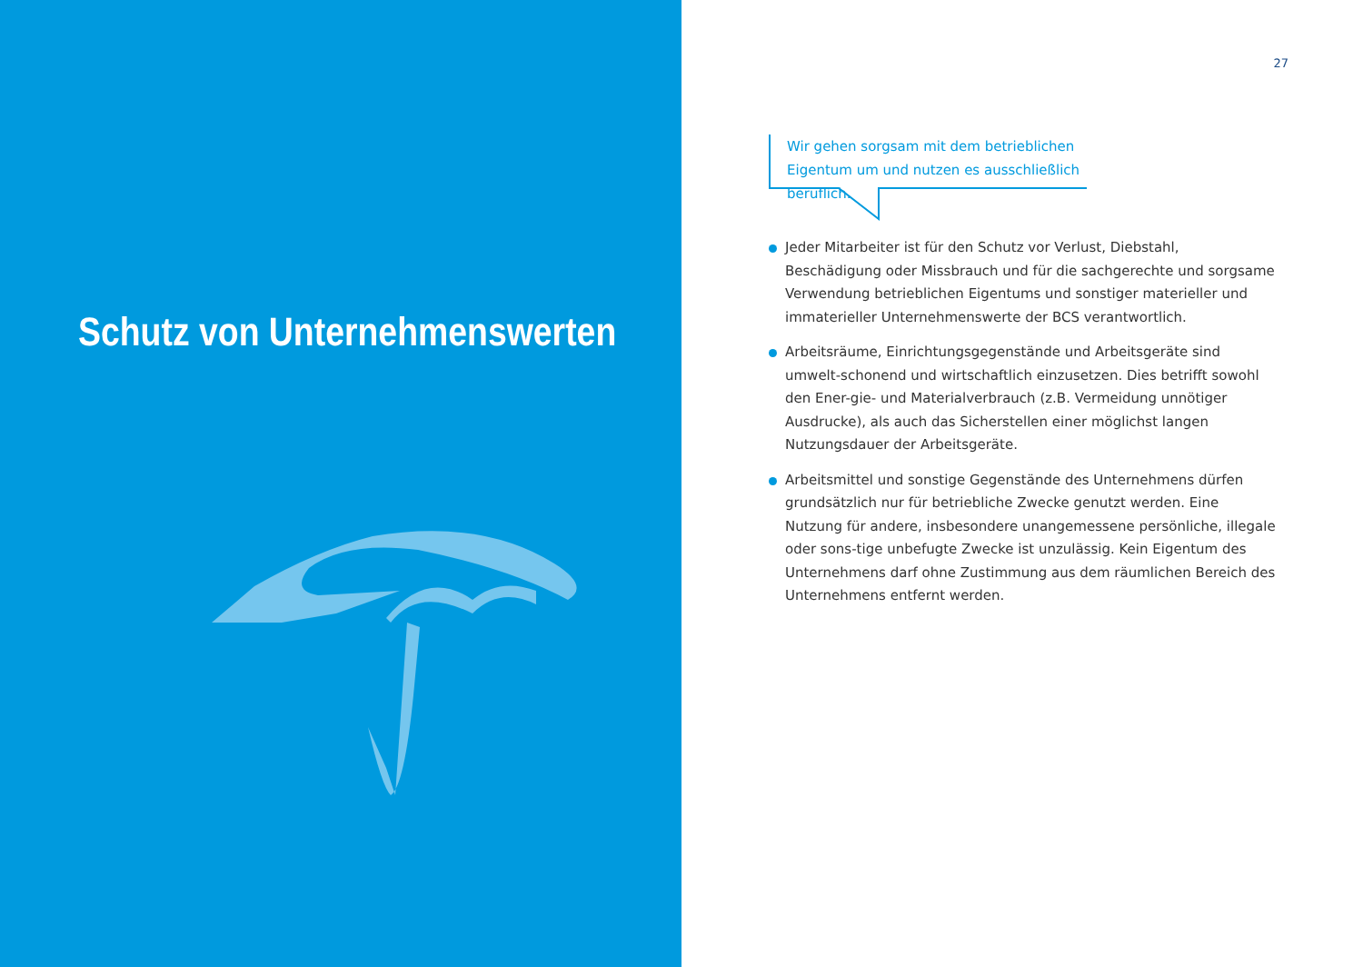Schutz von Unternehmenswerten
27
Wir gehen sorgsam mit dem betrieblichen Eigentum um und nutzen es ausschließlich beruflich.
Jeder Mitarbeiter ist für den Schutz vor Verlust, Diebstahl, Beschädigung oder Missbrauch und für die sachgerechte und sorgsame Verwendung betrieblichen Eigentums und sonstiger materieller und immaterieller Unternehmenswerte der BCS verantwortlich.
Arbeitsräume, Einrichtungsgegenstände und Arbeitsgeräte sind umwelt-schonend und wirtschaftlich einzusetzen. Dies betrifft sowohl den Ener-gie- und Materialverbrauch (z.B. Vermeidung unnötiger Ausdrucke), als auch das Sicherstellen einer möglichst langen Nutzungsdauer der Arbeitsgeräte.
Arbeitsmittel und sonstige Gegenstände des Unternehmens dürfen grundsätzlich nur für betriebliche Zwecke genutzt werden. Eine Nutzung für andere, insbesondere unangemessene persönliche, illegale oder sons-tige unbefugte Zwecke ist unzulässig. Kein Eigentum des Unternehmens darf ohne Zustimmung aus dem räumlichen Bereich des Unternehmens entfernt werden.